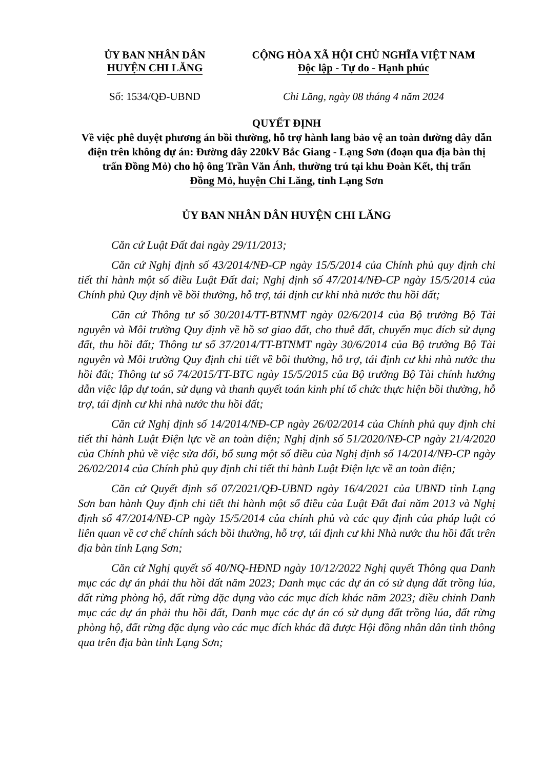ỦY BAN NHÂN DÂN
HUYỆN CHI LĂNG
CỘNG HÒA XÃ HỘI CHỦ NGHĨA VIỆT NAM
Độc lập - Tự do - Hạnh phúc
Số: 1534/QĐ-UBND Chi Lăng, ngày 08 tháng 4 năm 2024
QUYẾT ĐỊNH
Về việc phê duyệt phương án bồi thường, hỗ trợ hành lang bảo vệ an toàn đường dây dẫn điện trên không dự án: Đường dây 220kV Bắc Giang - Lạng Sơn (đoạn qua địa bàn thị trấn Đồng Mỏ) cho hộ ông Trần Văn Ánh, thường trú tại khu Đoàn Kết, thị trấn Đồng Mỏ, huyện Chi Lăng, tỉnh Lạng Sơn
ỦY BAN NHÂN DÂN HUYỆN CHI LĂNG
Căn cứ Luật Đất đai ngày 29/11/2013;
Căn cứ Nghị định số 43/2014/NĐ-CP ngày 15/5/2014 của Chính phủ quy định chi tiết thi hành một số điều Luật Đất đai; Nghị định số 47/2014/NĐ-CP ngày 15/5/2014 của Chính phủ Quy định về bồi thường, hỗ trợ, tái định cư khi nhà nước thu hồi đất;
Căn cứ Thông tư số 30/2014/TT-BTNMT ngày 02/6/2014 của Bộ trưởng Bộ Tài nguyên và Môi trường Quy định về hồ sơ giao đất, cho thuê đất, chuyển mục đích sử dụng đất, thu hồi đất; Thông tư số 37/2014/TT-BTNMT ngày 30/6/2014 của Bộ trưởng Bộ Tài nguyên và Môi trường Quy định chi tiết về bồi thường, hỗ trợ, tái định cư khi nhà nước thu hồi đất; Thông tư số 74/2015/TT-BTC ngày 15/5/2015 của Bộ trưởng Bộ Tài chính hướng dẫn việc lập dự toán, sử dụng và thanh quyết toán kinh phí tổ chức thực hiện bồi thường, hỗ trợ, tái định cư khi nhà nước thu hồi đất;
Căn cứ Nghị định số 14/2014/NĐ-CP ngày 26/02/2014 của Chính phủ quy định chi tiết thi hành Luật Điện lực về an toàn điện; Nghị định số 51/2020/NĐ-CP ngày 21/4/2020 của Chính phủ về việc sửa đổi, bổ sung một số điều của Nghị định số 14/2014/NĐ-CP ngày 26/02/2014 của Chính phủ quy định chi tiết thi hành Luật Điện lực về an toàn điện;
Căn cứ Quyết định số 07/2021/QĐ-UBND ngày 16/4/2021 của UBND tỉnh Lạng Sơn ban hành Quy định chi tiết thi hành một số điều của Luật Đất đai năm 2013 và Nghị định số 47/2014/NĐ-CP ngày 15/5/2014 của chính phủ và các quy định của pháp luật có liên quan về cơ chế chính sách bồi thường, hỗ trợ, tái định cư khi Nhà nước thu hồi đất trên địa bàn tỉnh Lạng Sơn;
Căn cứ Nghị quyết số 40/NQ-HĐND ngày 10/12/2022 Nghị quyết Thông qua Danh mục các dự án phải thu hồi đất năm 2023; Danh mục các dự án có sử dụng đất trồng lúa, đất rừng phòng hộ, đất rừng đặc dụng vào các mục đích khác năm 2023; điều chỉnh Danh mục các dự án phải thu hồi đất, Danh mục các dự án có sử dụng đất trồng lúa, đất rừng phòng hộ, đất rừng đặc dụng vào các mục đích khác đã được Hội đồng nhân dân tỉnh thông qua trên địa bàn tỉnh Lạng Sơn;